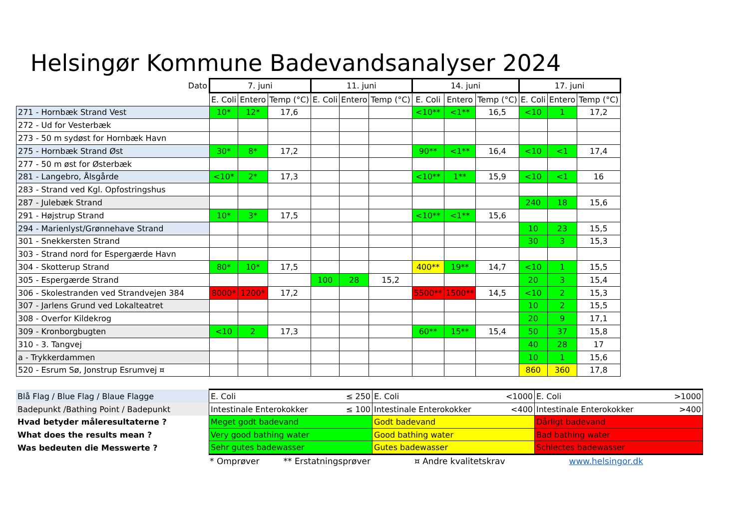Helsingør Kommune Badevandsanalyser 2024
| Dato | 7. juni | | | 11. juni | | | 14. juni | | | 17. juni | | |
| | E. Coli | Entero | Temp (°C) | E. Coli | Entero | Temp (°C) | E. Coli | Entero | Temp (°C) | E. Coli | Entero | Temp (°C) |
| 271 - Hornbæk Strand Vest | 10* | 12* | 17,6 | | | | <10** | <1** | 16,5 | <10 | 1 | 17,2 |
| 272 - Ud for Vesterbæk | | | | | | | | | | | | |
| 273 - 50 m sydøst for Hornbæk Havn | | | | | | | | | | | | |
| 275 - Hornbæk Strand Øst | 30* | 8* | 17,2 | | | | 90** | <1** | 16,4 | <10 | <1 | 17,4 |
| 277 - 50 m øst for Østerbæk | | | | | | | | | | | | |
| 281 - Langebro, Ålsgårde | <10* | 2* | 17,3 | | | | <10** | 1** | 15,9 | <10 | <1 | 16 |
| 283 - Strand ved Kgl. Opfostringshus | | | | | | | | | | | | |
| 287 - Julebæk Strand | | | | | | | | | | 240 | 18 | 15,6 |
| 291 - Højstrup Strand | 10* | 3* | 17,5 | | | | <10** | <1** | 15,6 | | | |
| 294 - Marienlyst/Grønnehave Strand | | | | | | | | | | 10 | 23 | 15,5 |
| 301 - Snekkersten Strand | | | | | | | | | | 30 | 3 | 15,3 |
| 303 - Strand nord for Espergærde Havn | | | | | | | | | | | | |
| 304 - Skotterup Strand | 80* | 10* | 17,5 | | | | 400** | 19** | 14,7 | <10 | 1 | 15,5 |
| 305 - Espergærde Strand | | | | 100 | 28 | 15,2 | | | | 20 | 3 | 15,4 |
| 306 - Skolestranden ved Strandvejen 384 | 8000* | 1200* | 17,2 | | | | 5500** | 1500** | 14,5 | <10 | 2 | 15,3 |
| 307 - Jarlens Grund ved Lokalteatret | | | | | | | | | | 10 | 2 | 15,5 |
| 308 - Overfor Kildekrog | | | | | | | | | | 20 | 9 | 17,1 |
| 309 - Kronborgbugten | <10 | 2 | 17,3 | | | | 60** | 15** | 15,4 | 50 | 37 | 15,8 |
| 310 - 3. Tangvej | | | | | | | | | | 40 | 28 | 17 |
| a - Trykkerdammen | | | | | | | | | | 10 | 1 | 15,6 |
| 520 - Esrum Sø, Jonstrup Esrumvej ¤ | | | | | | | | | | 860 | 360 | 17,8 |
| Blå Flag / Blue Flag / Blaue Flagge | E. Coli ≤ 250 | E. Coli <1000 | E. Coli >1000 |
| Badepunkt /Bathing Point / Badepunkt | Intestinale Enterokokker ≤ 100 | Intestinale Enterokokker <400 | Intestinale Enterokokker >400 |
| Hvad betyder måleresultaterne ? | Meget godt badevand | Godt badevand | Dårligt badevand |
| What does the results mean ? | Very good bathing water | Good bathing water | Bad bathing water |
| Was bedeuten die Messwerte ? | Sehr gutes badewasser | Gutes badewasser | Schlectes badewasser |
* Omprøver ** Erstatningsprøver ¤ Andre kvalitetskrav www.helsingor.dk